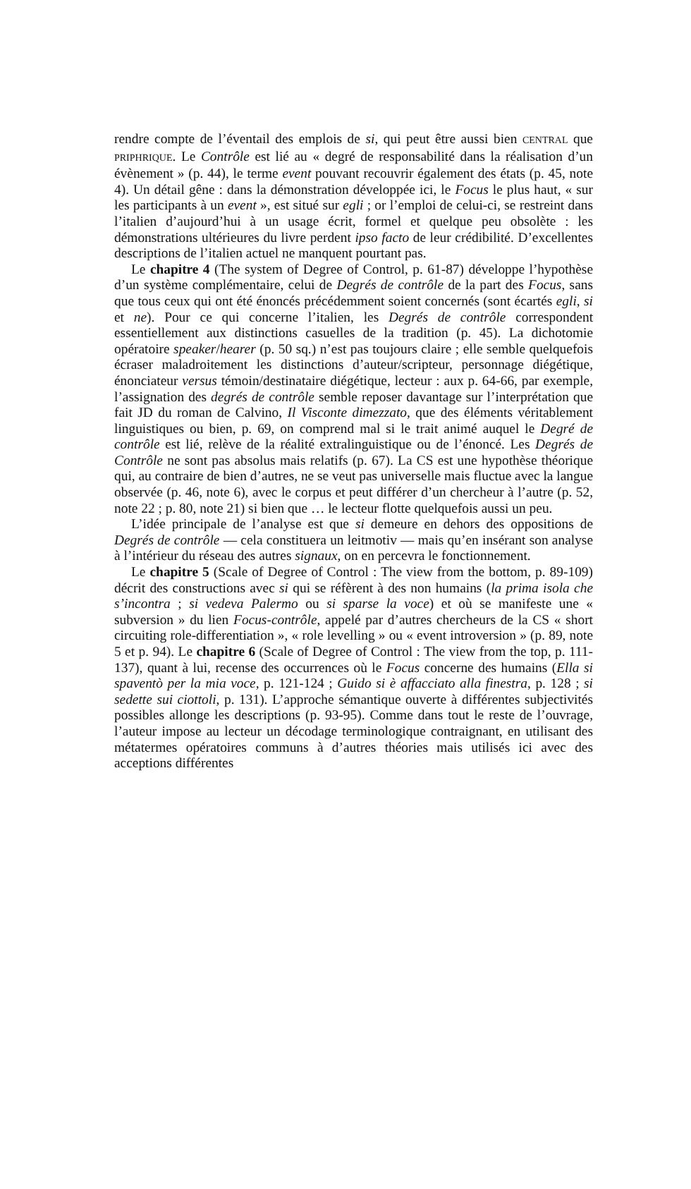rendre compte de l’éventail des emplois de si, qui peut être aussi bien CENTRAL que PRIPHRIQUE. Le Contrôle est lié au « degré de responsabilité dans la réalisation d’un évènement » (p. 44), le terme event pouvant recouvrir également des états (p. 45, note 4). Un détail gêne : dans la démonstration développée ici, le Focus le plus haut, « sur les participants à un event », est situé sur egli ; or l’emploi de celui-ci, se restreint dans l’italien d’aujourd’hui à un usage écrit, formel et quelque peu obsolète : les démonstrations ultérieures du livre perdent ipso facto de leur crédibilité. D’excellentes descriptions de l’italien actuel ne manquent pourtant pas.
Le chapitre 4 (The system of Degree of Control, p. 61-87) développe l’hypothèse d’un système complémentaire, celui de Degrés de contrôle de la part des Focus, sans que tous ceux qui ont été énoncés précédemment soient concernés (sont écartés egli, si et ne). Pour ce qui concerne l’italien, les Degrés de contrôle correspondent essentiellement aux distinctions casuelles de la tradition (p. 45). La dichotomie opératoire speaker/hearer (p. 50 sq.) n’est pas toujours claire ; elle semble quelquefois écraser maladroitement les distinctions d’auteur/scripteur, personnage diégétique, énonciateur versus témoin/destinataire diégétique, lecteur : aux p. 64-66, par exemple, l’assignation des degrés de contrôle semble reposer davantage sur l’interprétation que fait JD du roman de Calvino, Il Visconte dimezzato, que des éléments véritablement linguistiques ou bien, p. 69, on comprend mal si le trait animé auquel le Degré de contrôle est lié, relève de la réalité extralinguistique ou de l’énoncé. Les Degrés de Contrôle ne sont pas absolus mais relatifs (p. 67). La CS est une hypothèse théorique qui, au contraire de bien d’autres, ne se veut pas universelle mais fluctue avec la langue observée (p. 46, note 6), avec le corpus et peut différer d’un chercheur à l’autre (p. 52, note 22 ; p. 80, note 21) si bien que … le lecteur flotte quelquefois aussi un peu.
L’idée principale de l’analyse est que si demeure en dehors des oppositions de Degrés de contrôle — cela constituera un leitmotiv — mais qu’en insérant son analyse à l’intérieur du réseau des autres signaux, on en percevra le fonctionnement.
Le chapitre 5 (Scale of Degree of Control : The view from the bottom, p. 89-109) décrit des constructions avec si qui se réfèrent à des non humains (la prima isola che s’incontra ; si vedeva Palermo ou si sparse la voce) et où se manifeste une « subversion » du lien Focus-contrôle, appelé par d’autres chercheurs de la CS « short circuiting role-differentiation », « role levelling » ou « event introversion » (p. 89, note 5 et p. 94). Le chapitre 6 (Scale of Degree of Control : The view from the top, p. 111-137), quant à lui, recense des occurrences où le Focus concerne des humains (Ella si spaventò per la mia voce, p. 121-124 ; Guido si è affacciato alla finestra, p. 128 ; si sedette sui ciottoli, p. 131). L’approche sémantique ouverte à différentes subjectivités possibles allonge les descriptions (p. 93-95). Comme dans tout le reste de l’ouvrage, l’auteur impose au lecteur un décodage terminologique contraignant, en utilisant des métatermes opératoires communs à d’autres théories mais utilisés ici avec des acceptions différentes